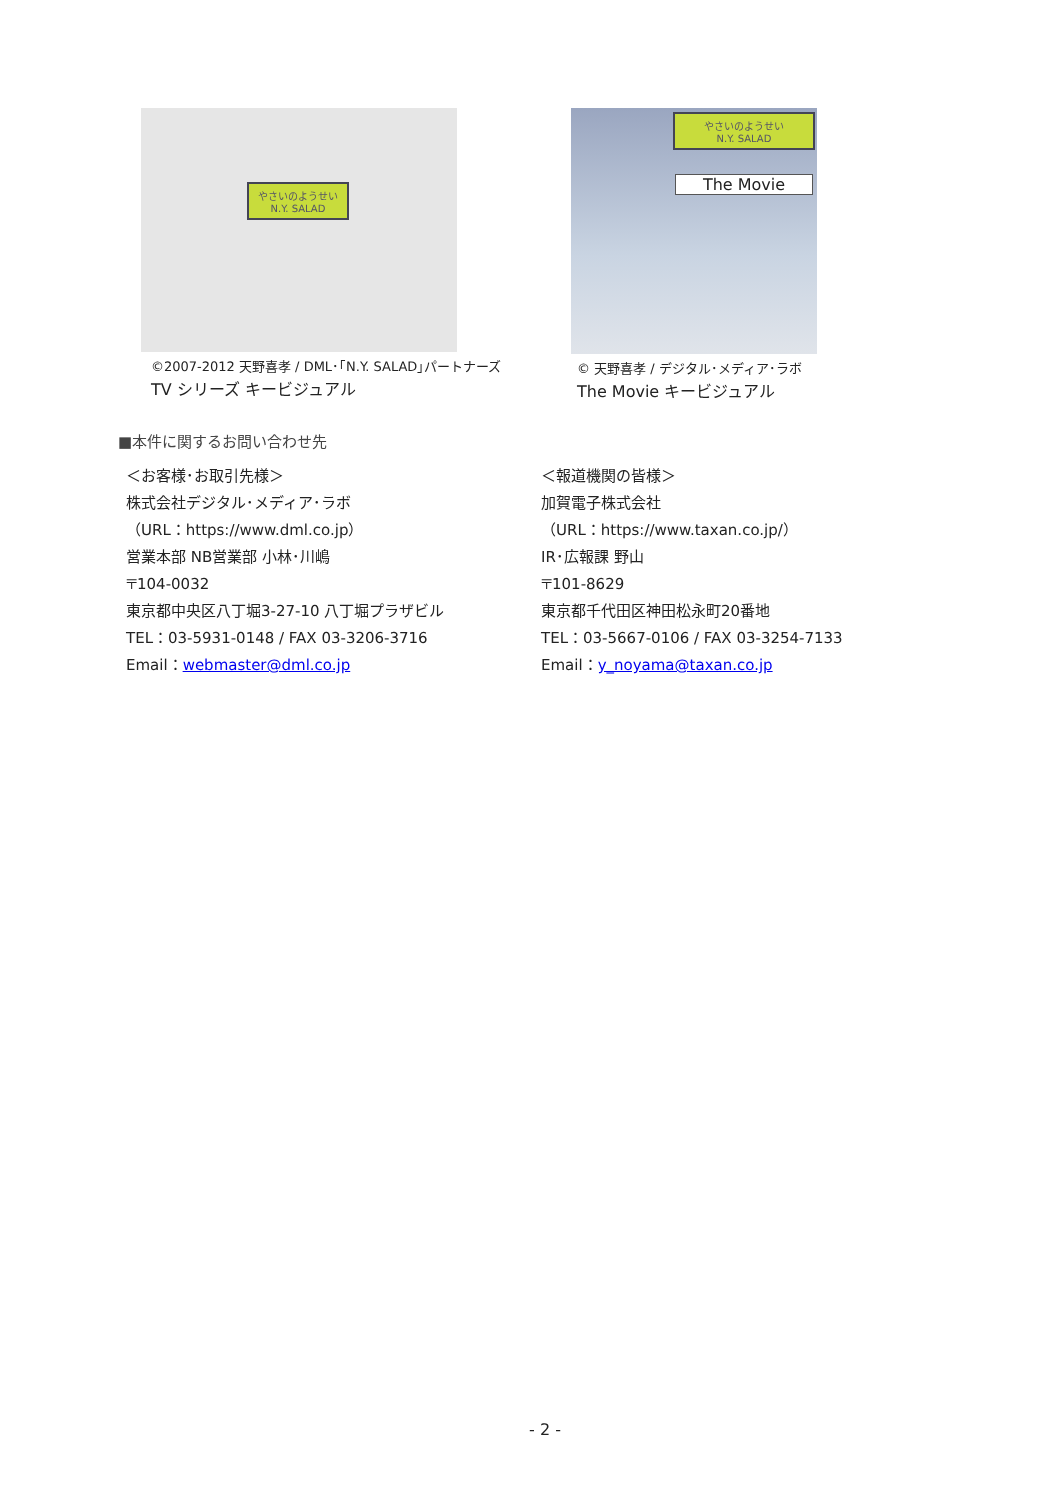やさいのようせい
N.Y. SALAD
©2007-2012 天野喜孝 / DML･｢N.Y. SALAD｣パートナーズ
TV シリーズ キービジュアル
やさいのようせい
N.Y. SALAD
The Movie
© 天野喜孝 / デジタル･メディア･ラボ
The Movie キービジュアル
■本件に関するお問い合わせ先
＜お客様･お取引先様＞
株式会社デジタル･メディア･ラボ
（URL：https://www.dml.co.jp）
営業本部 NB営業部 小林･川嶋
〒104-0032
東京都中央区八丁堀3-27-10 八丁堀プラザビル
TEL：03-5931-0148 / FAX 03-3206-3716
Email：webmaster@dml.co.jp
＜報道機関の皆様＞
加賀電子株式会社
（URL：https://www.taxan.co.jp/）
IR･広報課 野山
〒101-8629
東京都千代田区神田松永町20番地
TEL：03-5667-0106 / FAX 03-3254-7133
Email：y_noyama@taxan.co.jp
- 2 -